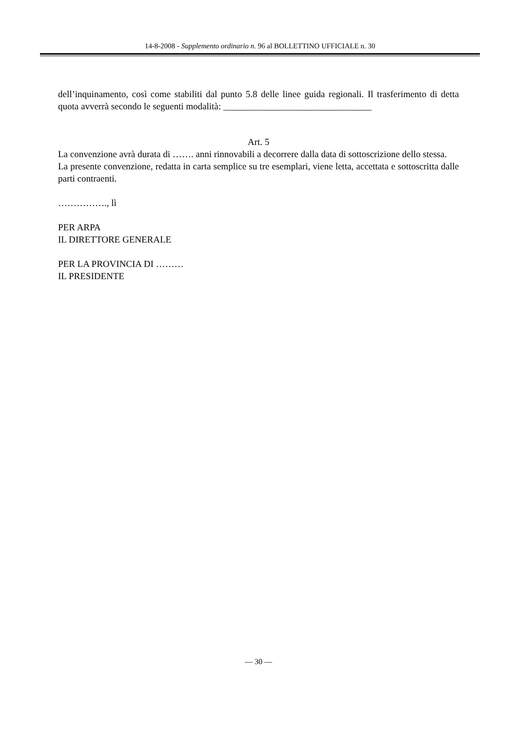14-8-2008 - Supplemento ordinario n. 96 al BOLLETTINO UFFICIALE n. 30
dell’inquinamento, così come stabiliti dal punto 5.8 delle linee guida regionali. Il trasferimento di detta quota avverrà secondo le seguenti modalità: ________________________________
Art. 5
La convenzione avrà durata di ……. anni rinnovabili a decorrere dalla data di sottoscrizione dello stessa.
La presente convenzione, redatta in carta semplice su tre esemplari, viene letta, accettata e sottoscritta dalle parti contraenti.
……………., lì
PER ARPA
IL DIRETTORE GENERALE
PER LA PROVINCIA DI ………
IL PRESIDENTE
— 30 —